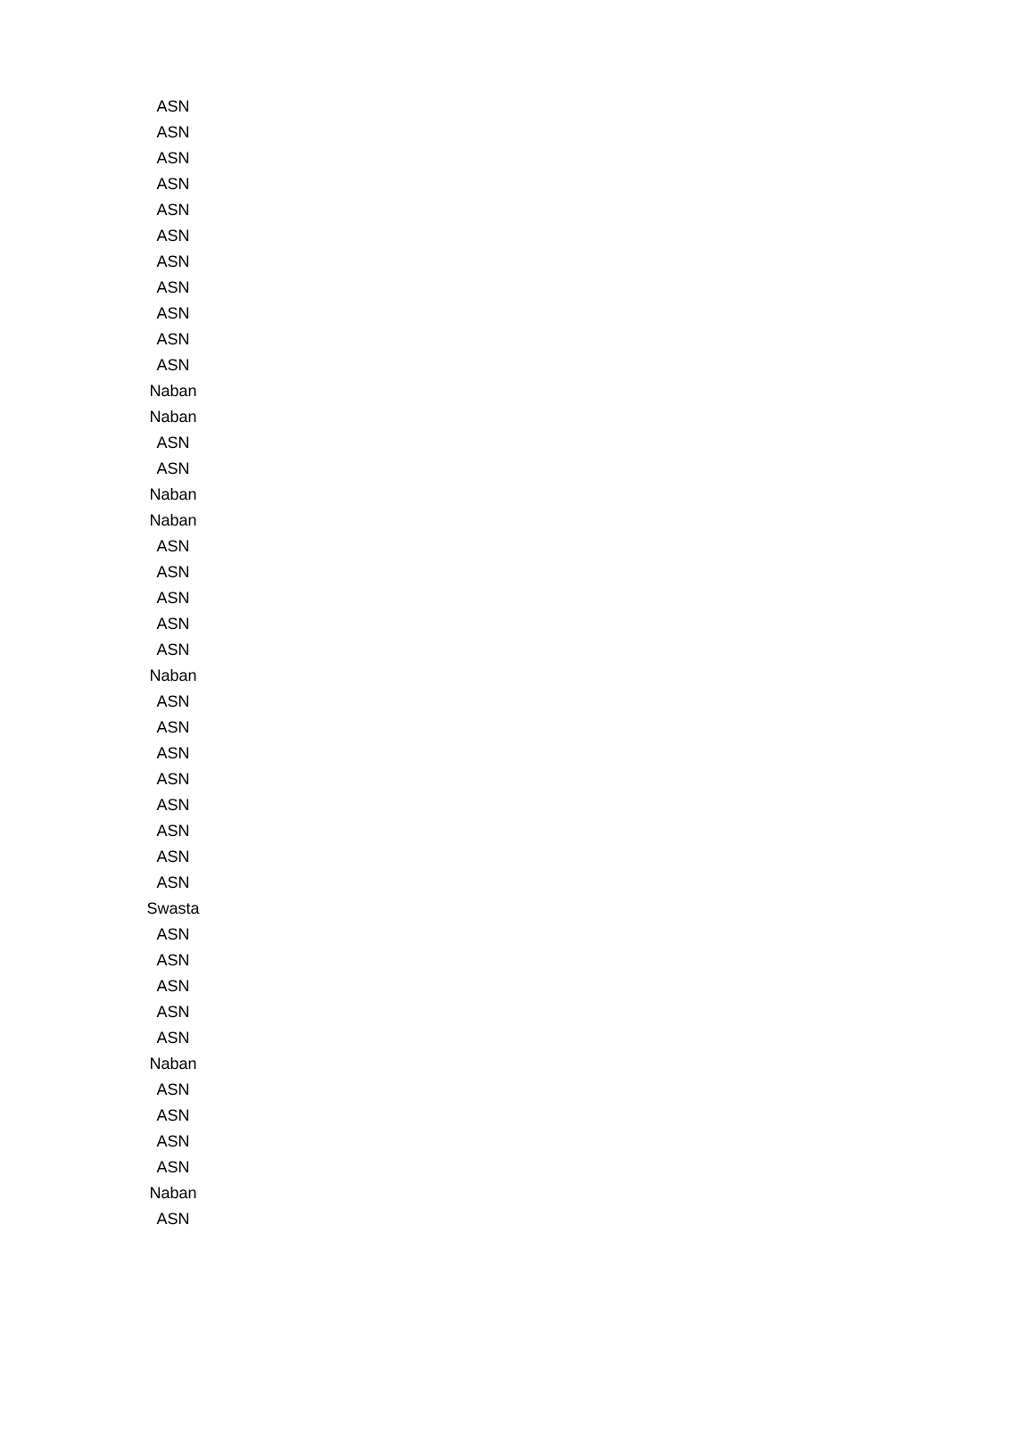| ASN |
| ASN |
| ASN |
| ASN |
| ASN |
| ASN |
| ASN |
| ASN |
| ASN |
| ASN |
| ASN |
| Naban |
| Naban |
| ASN |
| ASN |
| Naban |
| Naban |
| ASN |
| ASN |
| ASN |
| ASN |
| ASN |
| Naban |
| ASN |
| ASN |
| ASN |
| ASN |
| ASN |
| ASN |
| ASN |
| ASN |
| Swasta |
| ASN |
| ASN |
| ASN |
| ASN |
| ASN |
| Naban |
| ASN |
| ASN |
| ASN |
| ASN |
| Naban |
| ASN |